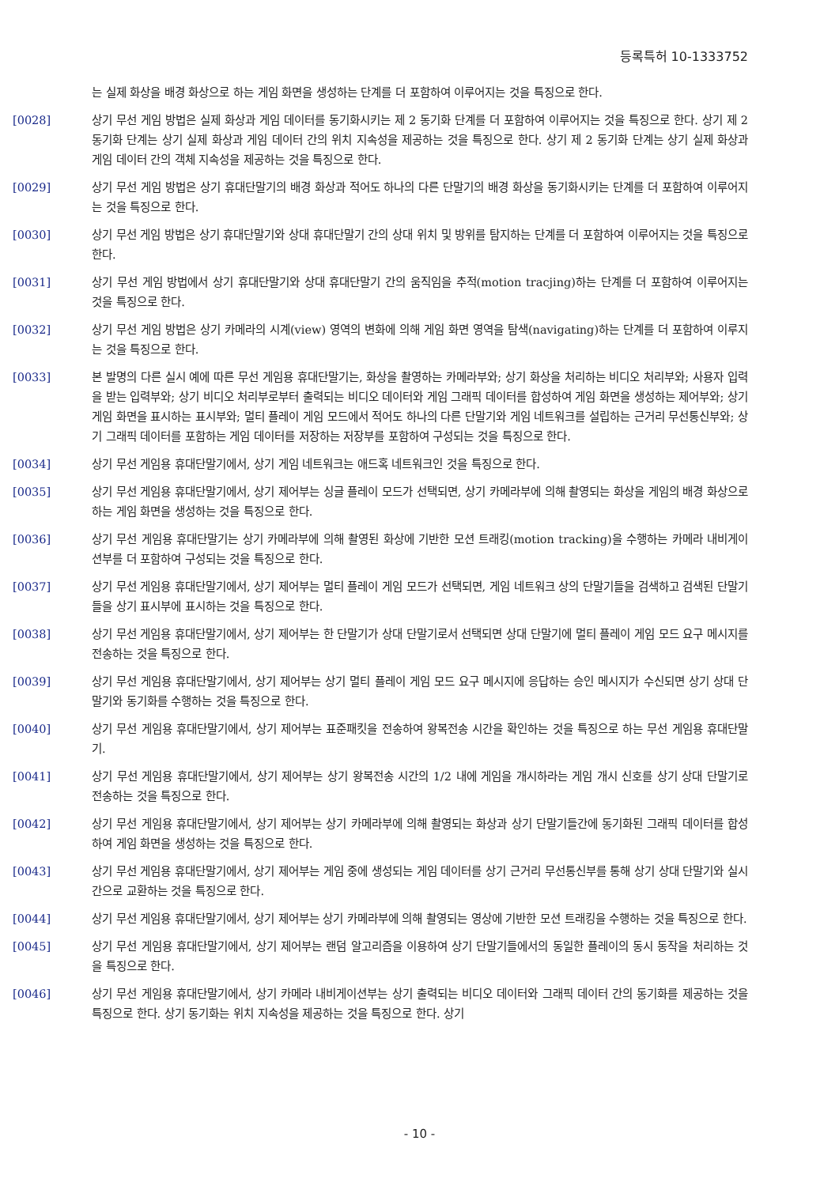등록특허 10-1333752
는 실제 화상을 배경 화상으로 하는 게임 화면을 생성하는 단계를 더 포함하여 이루어지는 것을 특징으로 한다.
[0028] 상기 무선 게임 방법은 실제 화상과 게임 데이터를 동기화시키는 제 2 동기화 단계를 더 포함하여 이루어지는 것을 특징으로 한다. 상기 제 2 동기화 단계는 상기 실제 화상과 게임 데이터 간의 위치 지속성을 제공하는 것을 특징으로 한다. 상기 제 2 동기화 단계는 상기 실제 화상과 게임 데이터 간의 객체 지속성을 제공하는 것을 특징으로 한다.
[0029] 상기 무선 게임 방법은 상기 휴대단말기의 배경 화상과 적어도 하나의 다른 단말기의 배경 화상을 동기화시키는 단계를 더 포함하여 이루어지는 것을 특징으로 한다.
[0030] 상기 무선 게임 방법은 상기 휴대단말기와 상대 휴대단말기 간의 상대 위치 및 방위를 탐지하는 단계를 더 포함하여 이루어지는 것을 특징으로 한다.
[0031] 상기 무선 게임 방법에서 상기 휴대단말기와 상대 휴대단말기 간의 움직임을 추적(motion tracjing)하는 단계를 더 포함하여 이루어지는 것을 특징으로 한다.
[0032] 상기 무선 게임 방법은 상기 카메라의 시계(view) 영역의 변화에 의해 게임 화면 영역을 탐색(navigating)하는 단계를 더 포함하여 이루지는 것을 특징으로 한다.
[0033] 본 발명의 다른 실시 예에 따른 무선 게임용 휴대단말기는, 화상을 촬영하는 카메라부와; 상기 화상을 처리하는 비디오 처리부와; 사용자 입력을 받는 입력부와; 상기 비디오 처리부로부터 출력되는 비디오 데이터와 게임 그래픽 데이터를 합성하여 게임 화면을 생성하는 제어부와; 상기 게임 화면을 표시하는 표시부와; 멀티 플레이 게임 모드에서 적어도 하나의 다른 단말기와 게임 네트워크를 설립하는 근거리 무선통신부와; 상기 그래픽 데이터를 포함하는 게임 데이터를 저장하는 저장부를 포함하여 구성되는 것을 특징으로 한다.
[0034] 상기 무선 게임용 휴대단말기에서, 상기 게임 네트워크는 애드혹 네트워크인 것을 특징으로 한다.
[0035] 상기 무선 게임용 휴대단말기에서, 상기 제어부는 싱글 플레이 모드가 선택되면, 상기 카메라부에 의해 촬영되는 화상을 게임의 배경 화상으로 하는 게임 화면을 생성하는 것을 특징으로 한다.
[0036] 상기 무선 게임용 휴대단말기는 상기 카메라부에 의해 촬영된 화상에 기반한 모션 트래킹(motion tracking)을 수행하는 카메라 내비게이션부를 더 포함하여 구성되는 것을 특징으로 한다.
[0037] 상기 무선 게임용 휴대단말기에서, 상기 제어부는 멀티 플레이 게임 모드가 선택되면, 게임 네트워크 상의 단말기들을 검색하고 검색된 단말기들을 상기 표시부에 표시하는 것을 특징으로 한다.
[0038] 상기 무선 게임용 휴대단말기에서, 상기 제어부는 한 단말기가 상대 단말기로서 선택되면 상대 단말기에 멀티 플레이 게임 모드 요구 메시지를 전송하는 것을 특징으로 한다.
[0039] 상기 무선 게임용 휴대단말기에서, 상기 제어부는 상기 멀티 플레이 게임 모드 요구 메시지에 응답하는 승인 메시지가 수신되면 상기 상대 단말기와 동기화를 수행하는 것을 특징으로 한다.
[0040] 상기 무선 게임용 휴대단말기에서, 상기 제어부는 표준패킷을 전송하여 왕복전송 시간을 확인하는 것을 특징으로 하는 무선 게임용 휴대단말기.
[0041] 상기 무선 게임용 휴대단말기에서, 상기 제어부는 상기 왕복전송 시간의 1/2 내에 게임을 개시하라는 게임 개시 신호를 상기 상대 단말기로 전송하는 것을 특징으로 한다.
[0042] 상기 무선 게임용 휴대단말기에서, 상기 제어부는 상기 카메라부에 의해 촬영되는 화상과 상기 단말기들간에 동기화된 그래픽 데이터를 합성하여 게임 화면을 생성하는 것을 특징으로 한다.
[0043] 상기 무선 게임용 휴대단말기에서, 상기 제어부는 게임 중에 생성되는 게임 데이터를 상기 근거리 무선통신부를 통해 상기 상대 단말기와 실시간으로 교환하는 것을 특징으로 한다.
[0044] 상기 무선 게임용 휴대단말기에서, 상기 제어부는 상기 카메라부에 의해 촬영되는 영상에 기반한 모션 트래킹을 수행하는 것을 특징으로 한다.
[0045] 상기 무선 게임용 휴대단말기에서, 상기 제어부는 랜덤 알고리즘을 이용하여 상기 단말기들에서의 동일한 플레이의 동시 동작을 처리하는 것을 특징으로 한다.
[0046] 상기 무선 게임용 휴대단말기에서, 상기 카메라 내비게이션부는 상기 출력되는 비디오 데이터와 그래픽 데이터 간의 동기화를 제공하는 것을 특징으로 한다. 상기 동기화는 위치 지속성을 제공하는 것을 특징으로 한다. 상기
- 10 -